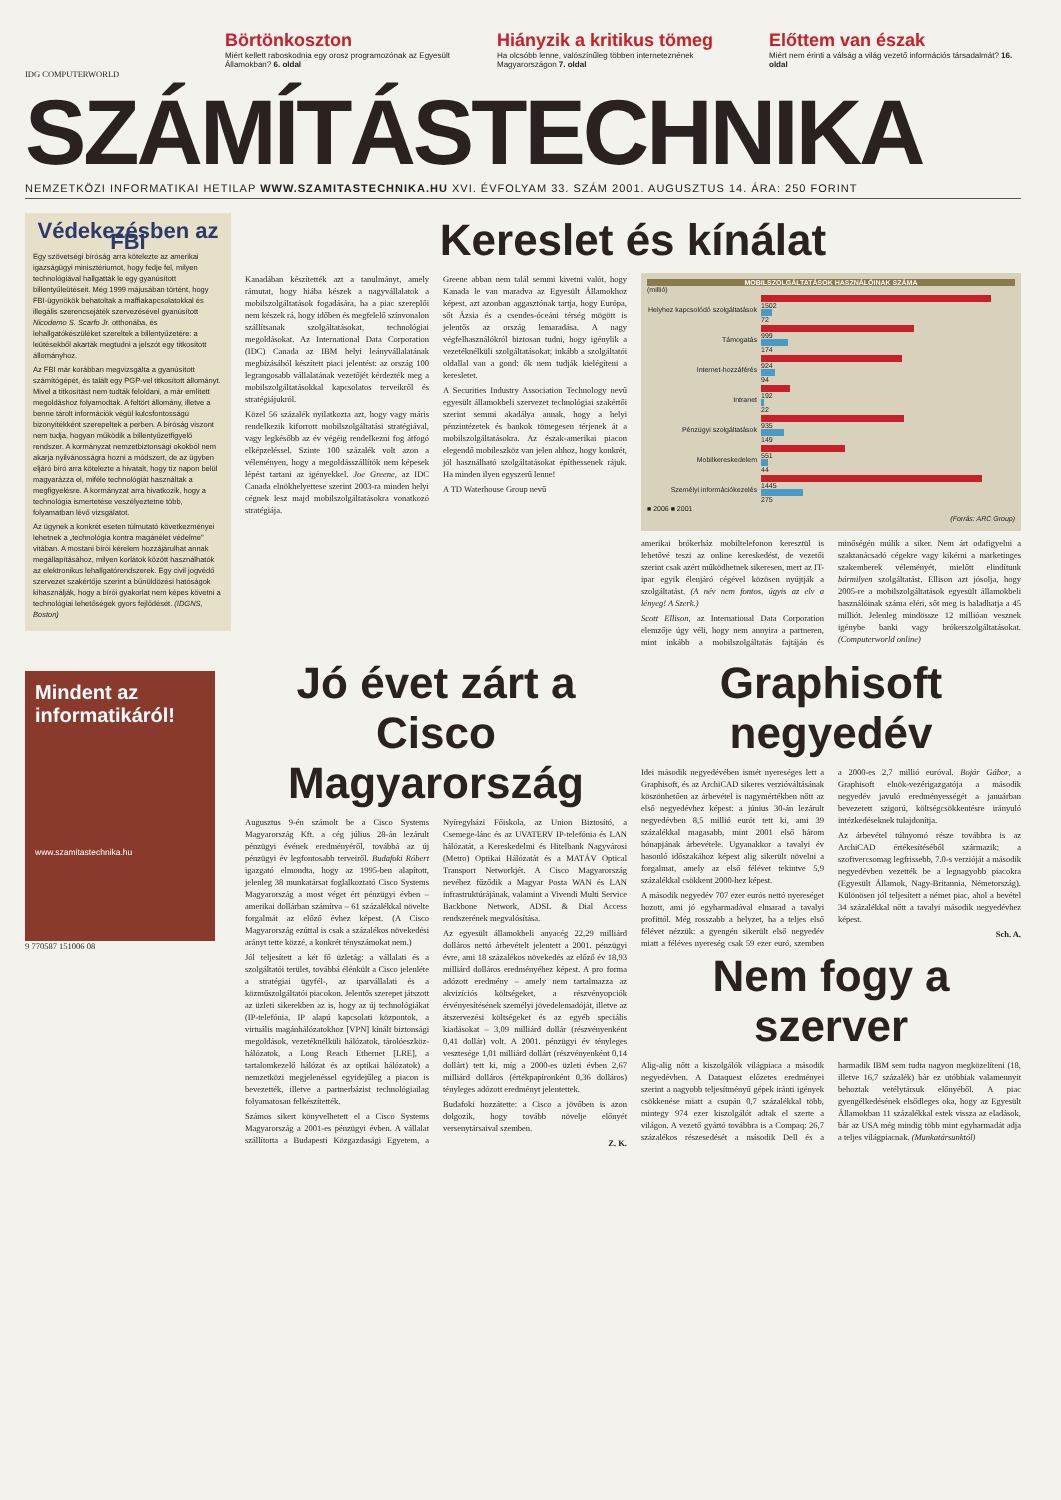Börtönkoszton
Miért kellett raboskodnia egy orosz programozónak az Egyesült Államokban? 6. oldal
Hiányzik a kritikus tömeg
Ha olcsóbb lenne, valószínűleg többen interneteznének Magyarországon 7. oldal
Előttem van észak
Miért nem érinti a válság a világ vezető információs társadalmát? 16. oldal
IDG COMPUTERWORLD
SZÁMÍTÁSTECHNIKA
NEMZETKÖZI INFORMATIKAI HETILAP WWW.SZAMITASTECHNIKA.HU XVI. ÉVFOLYAM 33. SZÁM 2001. AUGUSZTUS 14. ÁRA: 250 FORINT
Védekezésben az FBI
Egy szövetségi bíróság arra kötelezte az amerikai igazságügyi minisztériumot, hogy fedje fel, milyen technológiával hallgatták le egy gyanúsított billentyűleütéseit. Még 1999 májusában történt, hogy FBI-ügynökök behatoltak a maffiakapcsolatokkal és illegális szerencsejáték szervezésével gyanúsított Nicodemo S. Scarfo Jr. otthonába, és lehallgatókészüléket szereltek a billentyűzetére: a leütésekből akarták megtudni a jelszót egy titkosított állományhoz.
Az FBI már korábban megvizsgálta a gyanúsított számítógépét, és talált egy PGP-vel titkosított állományt. Mivel a titkosítást nem tudták feloldani, a már említett megoldáshoz folyamodtak. A feltört állomány, illetve a benne tárolt információk végül kulcsfontosságú bizonyítékként szerepeltek a perben. A bíróság viszont nem tudja, hogyan működik a billentyűzetfigyelő rendszer. A kormányzat nemzetbiztonsági okokból nem akarja nyilvánosságra hozni a módszert, de az ügyben eljáró bíró arra kötelezte a hivatalt, hogy tíz napon belül magyarázza el, miféle technológiát használtak a megfigyelésre. A kormányzat arra hivatkozik, hogy a technológia ismertetése veszélyeztetne több, folyamatban lévő vizsgálatot.
Az ügynek a konkrét eseten túlmutató következményei lehetnek a „technológia kontra magánélet védelme" vitában. A mostani bírói kérelem hozzájárulhat annak megállapításához, milyen korlátok között használhatók az elektronikus lehallgatórendszerek. Egy civil jogvédő szervezet szakértője szerint a bűnüldözési hatóságok kihasználják, hogy a bírói gyakorlat nem képes követni a technológiai lehetőségek gyors fejlődését. (IDGNS, Boston)
Mindent az informatikáról!
www.szamitastechnika.hu
9 770587 151006 08
Kereslet és kínálat
Kanadában készítették azt a tanulmányt, amely rámutat, hogy hiába készek a nagyvállalatok a mobilszolgáltatások fogadására, ha a piac szereplői nem készek rá, hogy időben és megfelelő színvonalon szállítsanak szolgáltatásokat, technológiai megoldásokat. Az International Data Corporation (IDC) Canada az IBM helyi leányvállalatának megbízásából készített piaci jelentést: az ország 100 legrangosabb vállalatának vezetőjét kérdezték meg a mobilszolgáltatásokkal kapcsolatos terveikről és stratégiájukról.
Közel 56 százalék nyilatkozta azt, hogy vagy máris rendelkezik kiforrott mobilszolgáltatási stratégiával, vagy legkésőbb az év végéig rendelkezni fog átfogó elképzeléssel. Szinte 100 százalék volt azon a véleményen, hogy a megoldásszállítók nem képesek lépést tartani az igényekkel. Joe Greene, az IDC Canada elnökhelyettese szerint 2003-ra minden helyi cégnek lesz majd mobilszolgáltatásokra vonatkozó stratégiája.
Greene abban nem talál semmi kivetni valót, hogy Kanada le van maradva az Egyesült Államokhoz képest, azt azonban aggasztónak tartja, hogy Európa, sőt Ázsia és a csendes-óceáni térség mögött is jelentős az ország lemaradása. A nagy végfelhasználókról biztosan tudni, hogy igénylik a vezetéknélküli szolgáltatásokat; inkább a szolgáltatói oldallal van a gond: ők nem tudják kielégíteni a keresletet.
A Securities Industry Association Technology nevű egyesült államokbeli szervezet technológiai szakértői szerint semmi akadálya annak, hogy a helyi pénzintézetek és bankok tömegesen térjenek át a mobilszolgáltatásokra. Az észak-amerikai piacon elegendő mobileszköz van jelen ahhoz, hogy konkrét, jól használható szolgáltatásokat építhessenek rájuk. Ha minden ilyen egyszerű lenne!
A TD Waterhouse Group nevű
MOBILSZOLGÁLTATÁSOK HASZNÁLÓINAK SZÁMA
(millió)
Helyhez kapcsolódó szolgáltatások
1502
72
Támogatás
999
174
Internet-hozzáférés
924
94
Intranet
192
22
Pénzügyi szolgáltatások
935
149
Mobilkereskedelem
551
44
Személyi információkezelés
1445
275
■ 2006 ■ 2001
(Forrás: ARC Group)
amerikai brókerház mobiltelefonon keresztül is lehetővé teszi az online kereskedést, de vezetői szerint csak azért működhetnek sikeresen, mert az IT-ipar egyik élenjáró cégével közösen nyújtják a szolgáltatást. (A név nem fontos, úgyis az elv a lényeg! A Szerk.)
Scott Ellison, az International Data Corporation elemzője úgy véli, hogy nem annyira a partneren, mint inkább a mobilszolgáltatás fajtáján és minőségén múlik a siker. Nem árt odafigyelni a szaktanácsadó cégekre vagy kikérni a marketinges szakemberek véleményét, mielőtt elindítunk bármilyen szolgáltatást. Ellison azt jósolja, hogy 2005-re a mobilszolgáltatások egyesült államokbeli használóinak száma eléri, sőt meg is haladhatja a 45 milliót. Jelenleg mindössze 12 millióan vesznek igénybe banki vagy brókerszolgáltatásokat. (Computerworld online)
Jó évet zárt a Cisco Magyarország
Augusztus 9-én számolt be a Cisco Systems Magyarország Kft. a cég július 28-án lezárult pénzügyi évének eredményéről, továbbá az új pénzügyi év legfontosabb terveiről. Budafoki Róbert igazgató elmondta, hogy az 1995-ben alapított, jelenleg 38 munkatársat foglalkoztató Cisco Systems Magyarország a most véget ért pénzügyi évben – amerikai dollárban számítva – 61 százalékkal növelte forgalmát az előző évhez képest. (A Cisco Magyarország ezúttal is csak a százalékos növekedési arányt tette közzé, a konkrét tényszámokat nem.)
Jól teljesített a két fő üzletág: a vállalati és a szolgáltatói terület, továbbá élénkült a Cisco jelenléte a stratégiai ügyfél-, az iparvállalati és a közműszolgáltatói piacokon. Jelentős szerepet játszott az üzleti sikerekben az is, hogy az új technológiákat (IP-telefónia, IP alapú kapcsolati központok, a virtuális magánhálózatokhoz [VPN] kínált biztonsági megoldások, vezetéknélküli hálózatok, tárolóeszköz-hálózatok, a Long Reach Ethernet [LRE], a tartalomkezelő hálózat és az optikai hálózatok) a nemzetközi megjelenéssel egyidejűleg a piacon is bevezették, illetve a partnerbázist technológiailag folyamatosan felkészítették.
Számos sikert könyvelhetett el a Cisco Systems Magyarország a 2001-es pénzügyi évben. A vállalat szállította a Budapesti Közgazdasági Egyetem, a Nyíregyházi Főiskola, az Union Biztosító, a Csemege-lánc és az UVATERV IP-telefónia és LAN hálózatát, a Kereskedelmi és Hitelbank Nagyvárosi (Metro) Optikai Hálózatát és a MATÁV Optical Transport Networkjét. A Cisco Magyarország nevéhez fűződik a Magyar Posta WAN és LAN infrastruktúrájának, valamint a Vivendi Multi Service Backbone Network, ADSL & Dial Access rendszerének megvalósítása.
Az egyesült államokbeli anyacég 22,29 milliárd dolláros nettó árbevételt jelentett a 2001. pénzügyi évre, ami 18 százalékos növekedés az előző év 18,93 milliárd dolláros eredményéhez képest. A pro forma adózott eredmény – amely nem tartalmazza az akvizíciós költségeket, a részvényopciók érvényesítésének személyi jövedelemadóját, illetve az átszervezési költségeket és az egyéb speciális kiadásokat – 3,09 milliárd dollár (részvényenként 0,41 dollár) volt. A 2001. pénzügyi év tényleges vesztesége 1,01 milliárd dollárt (részvényenként 0,14 dollárt) tett ki, míg a 2000-es üzleti évben 2,67 milliárd dolláros (értékpapíronként 0,36 dolláros) tényleges adózott eredményt jelentettek.
Budafoki hozzátette: a Cisco a jövőben is azon dolgozik, hogy tovább növelje előnyét versenytársaival szemben.
Z. K.
Graphisoft negyedév
Idei második negyedévében ismét nyereséges lett a Graphisoft, és az ArchiCAD sikeres verzióváltásának köszönhetően az árbevétel is nagymértékben nőtt az első negyedévhez képest: a június 30-án lezárult negyedévben 8,5 millió eurót tett ki, ami 39 százalékkal magasabb, mint 2001 első három hónapjának árbevétele. Ugyanakkor a tavalyi év hasonló időszakához képest alig sikerült növelni a forgalmat, amely az első félévet tekintve 5,9 százalékkal csökkent 2000-hez képest.
A második negyedév 707 ezer eurós nettó nyereséget hozott, ami jó egyharmadával elmarad a tavalyi profittól. Még rosszabb a helyzet, ha a teljes első félévet nézzük: a gyengén sikerült első negyedév miatt a féléves nyereség csak 59 ezer euró, szemben a 2000-es 2,7 millió euróval. Bojár Gábor, a Graphisoft elnök-vezérigazgatója a második negyedév javuló eredményességét a januárban bevezetett szigorú, költségcsökkentésre irányuló intézkedéseknek tulajdonítja.
Az árbevétel túlnyomó része továbbra is az ArchiCAD értékesítéséből származik; a szoftvercsomag legfrissebb, 7.0-s verzióját a második negyedévben vezették be a legnagyobb piacokra (Egyesült Államok, Nagy-Britannia, Németország). Különösen jól teljesített a német piac, ahol a bevétel 34 százalékkal nőtt a tavalyi második negyedévhez képest.
Sch. A.
Nem fogy a szerver
Alig-alig nőtt a kiszolgálók világpiaca a második negyedévben. A Dataquest előzetes eredményei szerint a nagyobb teljesítményű gépek iránti igények csökkenése miatt a csupán 0,7 százalékkal több, mintegy 974 ezer kiszolgálót adtak el szerte a világon. A vezető gyártó továbbra is a Compaq: 26,7 százalékos részesedését a második Dell és a harmadik IBM sem tudta nagyon megközelíteni (18, illetve 16,7 százalék) bár ez utóbbiak valamennyit behoztak vetélytársuk előnyéből. A piac gyengélkedésének elsődleges oka, hogy az Egyesült Államokban 11 százalékkal estek vissza az eladások, bár az USA még mindig több mint egyharmadát adja a teljes világpiacnak. (Munkatársunktól)